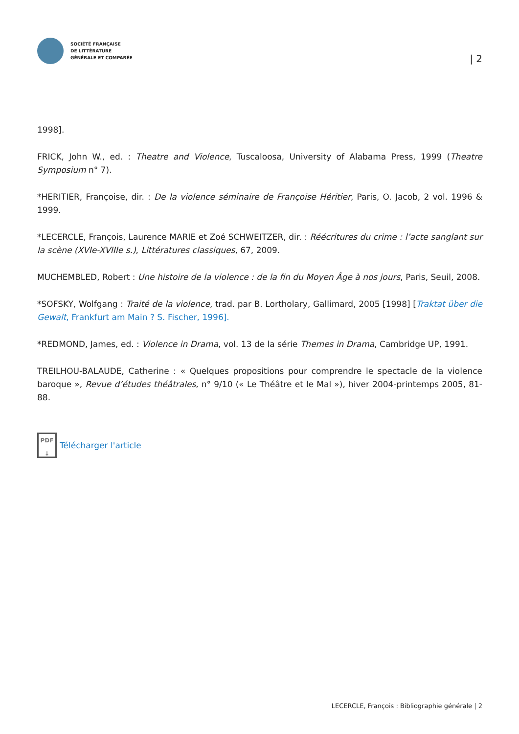SOCIÉTÉ FRANÇAISE
DE LITTÉRATURE
GÉNÉRALE ET COMPARÉE
| 2
1998].
FRICK, John W., ed. : Theatre and Violence, Tuscaloosa, University of Alabama Press, 1999 (Theatre Symposium n° 7).
*HERITIER, Françoise, dir. : De la violence séminaire de Françoise Héritier, Paris, O. Jacob, 2 vol. 1996 & 1999.
*LECERCLE, François, Laurence MARIE et Zoé SCHWEITZER, dir. : Réécritures du crime : l’acte sanglant sur la scène (XVIe-XVIIIe s.), Littératures classiques, 67, 2009.
MUCHEMBLED, Robert : Une histoire de la violence : de la fin du Moyen Âge à nos jours, Paris, Seuil, 2008.
*SOFSKY, Wolfgang : Traité de la violence, trad. par B. Lortholary, Gallimard, 2005 [1998] [Traktat über die Gewalt, Frankfurt am Main ? S. Fischer, 1996].
*REDMOND, James, ed. : Violence in Drama, vol. 13 de la série Themes in Drama, Cambridge UP, 1991.
TREILHOU-BALAUDE, Catherine : « Quelques propositions pour comprendre le spectacle de la violence baroque », Revue d’études théâtrales, n° 9/10 (« Le Théâtre et le Mal »), hiver 2004-printemps 2005, 81-88.
PDF
↓
Télécharger l'article
LECERCLE, François : Bibliographie générale | 2